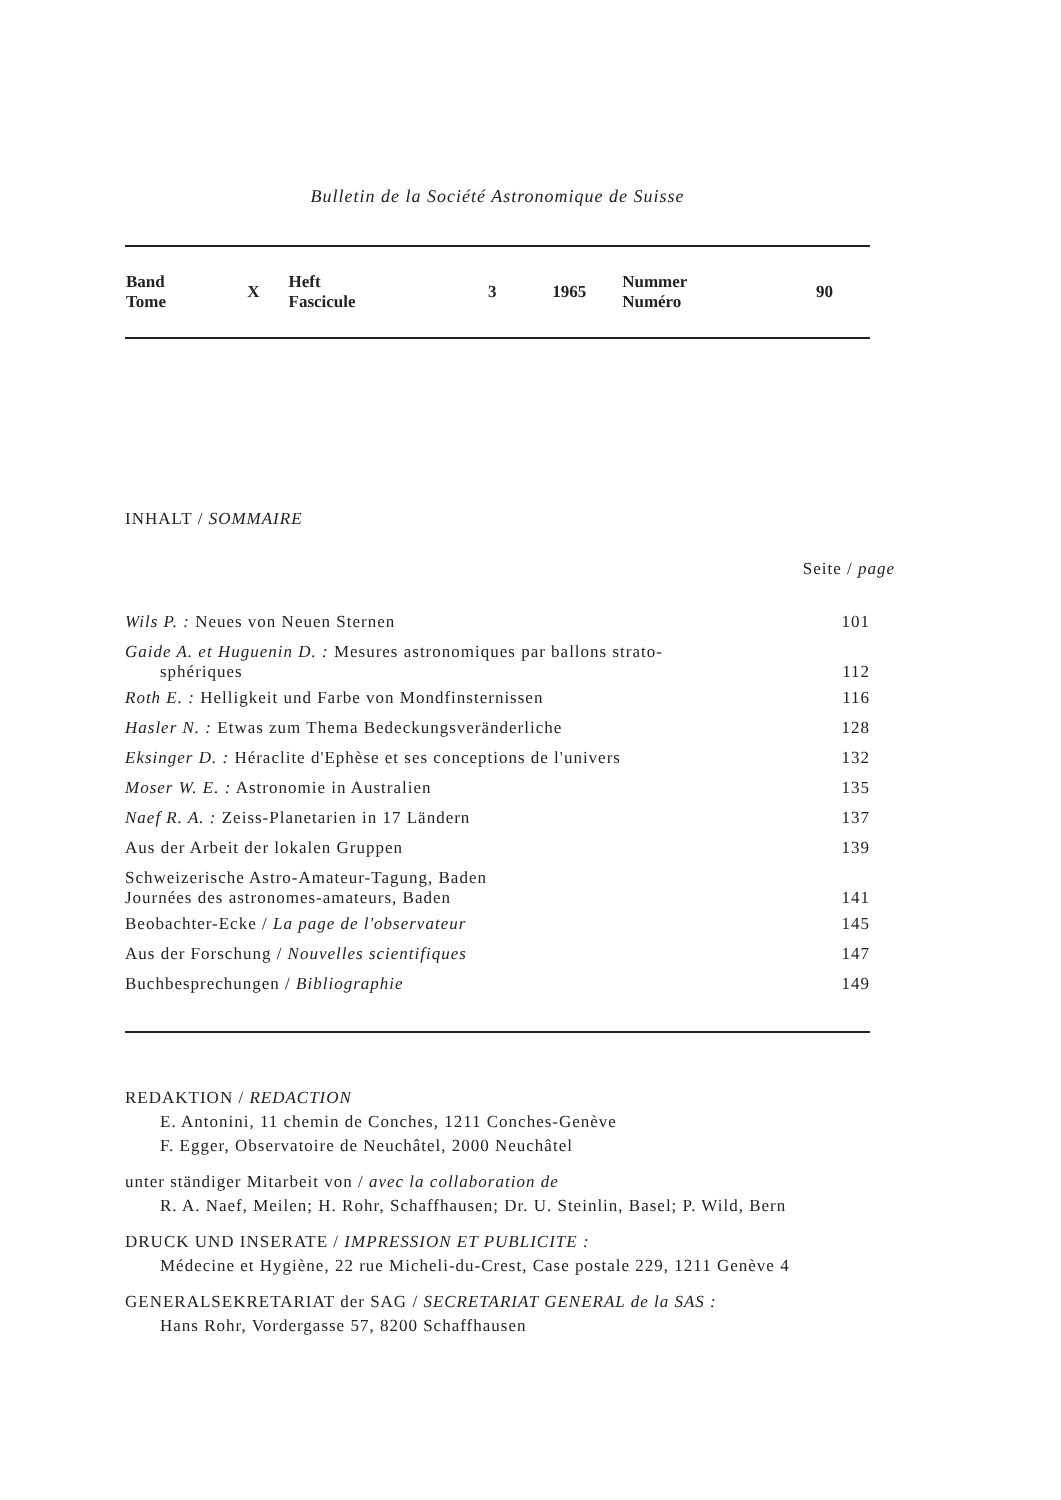Bulletin de la Société Astronomique de Suisse
| Band Tome | X | Heft Fascicule | 3 | 1965 | Nummer Numéro | 90 |
INHALT / SOMMAIRE
Seite / page
| Wils P. : Neues von Neuen Sternen | 101 |
| Gaide A. et Huguenin D. : Mesures astronomiques par ballons strato- sphériques | 112 |
| Roth E. : Helligkeit und Farbe von Mondfinsternissen | 116 |
| Hasler N. : Etwas zum Thema Bedeckungsveränderliche | 128 |
| Eksinger D. : Héraclite d'Ephèse et ses conceptions de l'univers | 132 |
| Moser W. E. : Astronomie in Australien | 135 |
| Naef R. A. : Zeiss-Planetarien in 17 Ländern | 137 |
| Aus der Arbeit der lokalen Gruppen | 139 |
| Schweizerische Astro-Amateur-Tagung, Baden Journées des astronomes-amateurs, Baden | 141 |
| Beobachter-Ecke / La page de l'observateur | 145 |
| Aus der Forschung / Nouvelles scientifiques | 147 |
| Buchbesprechungen / Bibliographie | 149 |
REDAKTION / REDACTION
E. Antonini, 11 chemin de Conches, 1211 Conches-Genève
F. Egger, Observatoire de Neuchâtel, 2000 Neuchâtel
unter ständiger Mitarbeit von / avec la collaboration de
R. A. Naef, Meilen; H. Rohr, Schaffhausen; Dr. U. Steinlin, Basel; P. Wild, Bern
DRUCK UND INSERATE / IMPRESSION ET PUBLICITE :
Médecine et Hygiène, 22 rue Micheli-du-Crest, Case postale 229, 1211 Genève 4
GENERALSEKRETARIAT der SAG / SECRETARIAT GENERAL de la SAS :
Hans Rohr, Vordergasse 57, 8200 Schaffhausen